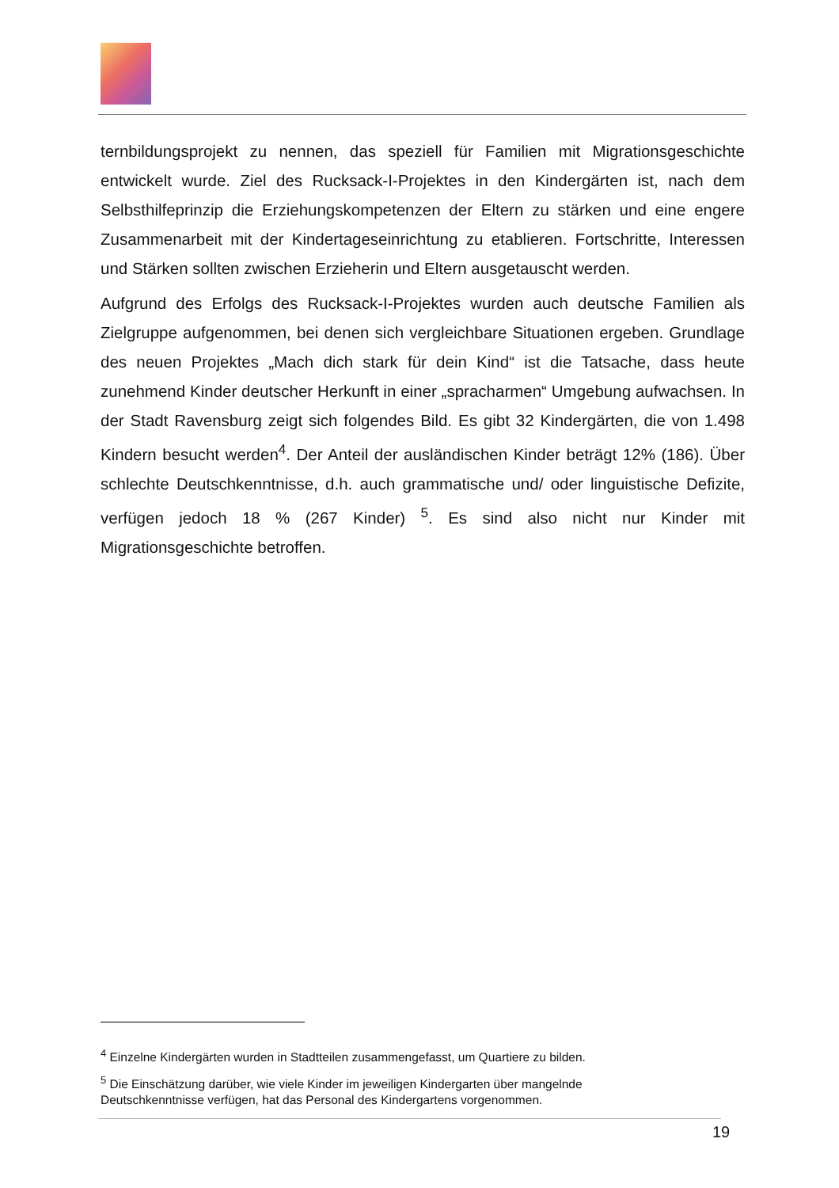ternbildungsprojekt zu nennen, das speziell für Familien mit Migrationsgeschichte entwickelt wurde. Ziel des Rucksack-I-Projektes in den Kindergärten ist, nach dem Selbsthilfeprinzip die Erziehungskompetenzen der Eltern zu stärken und eine engere Zusammenarbeit mit der Kindertageseinrichtung zu etablieren. Fortschritte, Interessen und Stärken sollten zwischen Erzieherin und Eltern ausgetauscht werden.
Aufgrund des Erfolgs des Rucksack-I-Projektes wurden auch deutsche Familien als Zielgruppe aufgenommen, bei denen sich vergleichbare Situationen ergeben. Grundlage des neuen Projektes „Mach dich stark für dein Kind“ ist die Tatsache, dass heute zunehmend Kinder deutscher Herkunft in einer „spracharmen“ Umgebung aufwachsen. In der Stadt Ravensburg zeigt sich folgendes Bild. Es gibt 32 Kindergärten, die von 1.498 Kindern besucht werden<sup>4</sup>. Der Anteil der ausländischen Kinder beträgt 12% (186). Über schlechte Deutschkenntnisse, d.h. auch grammatische und/ oder linguistische Defizite, verfügen jedoch 18 % (267 Kinder) <sup>5</sup>. Es sind also nicht nur Kinder mit Migrationsgeschichte betroffen.
<sup>4</sup> Einzelne Kindergärten wurden in Stadtteilen zusammengefasst, um Quartiere zu bilden.
<sup>5</sup> Die Einschätzung darüber, wie viele Kinder im jeweiligen Kindergarten über mangelnde Deutschkenntnisse verfügen, hat das Personal des Kindergartens vorgenommen.
19